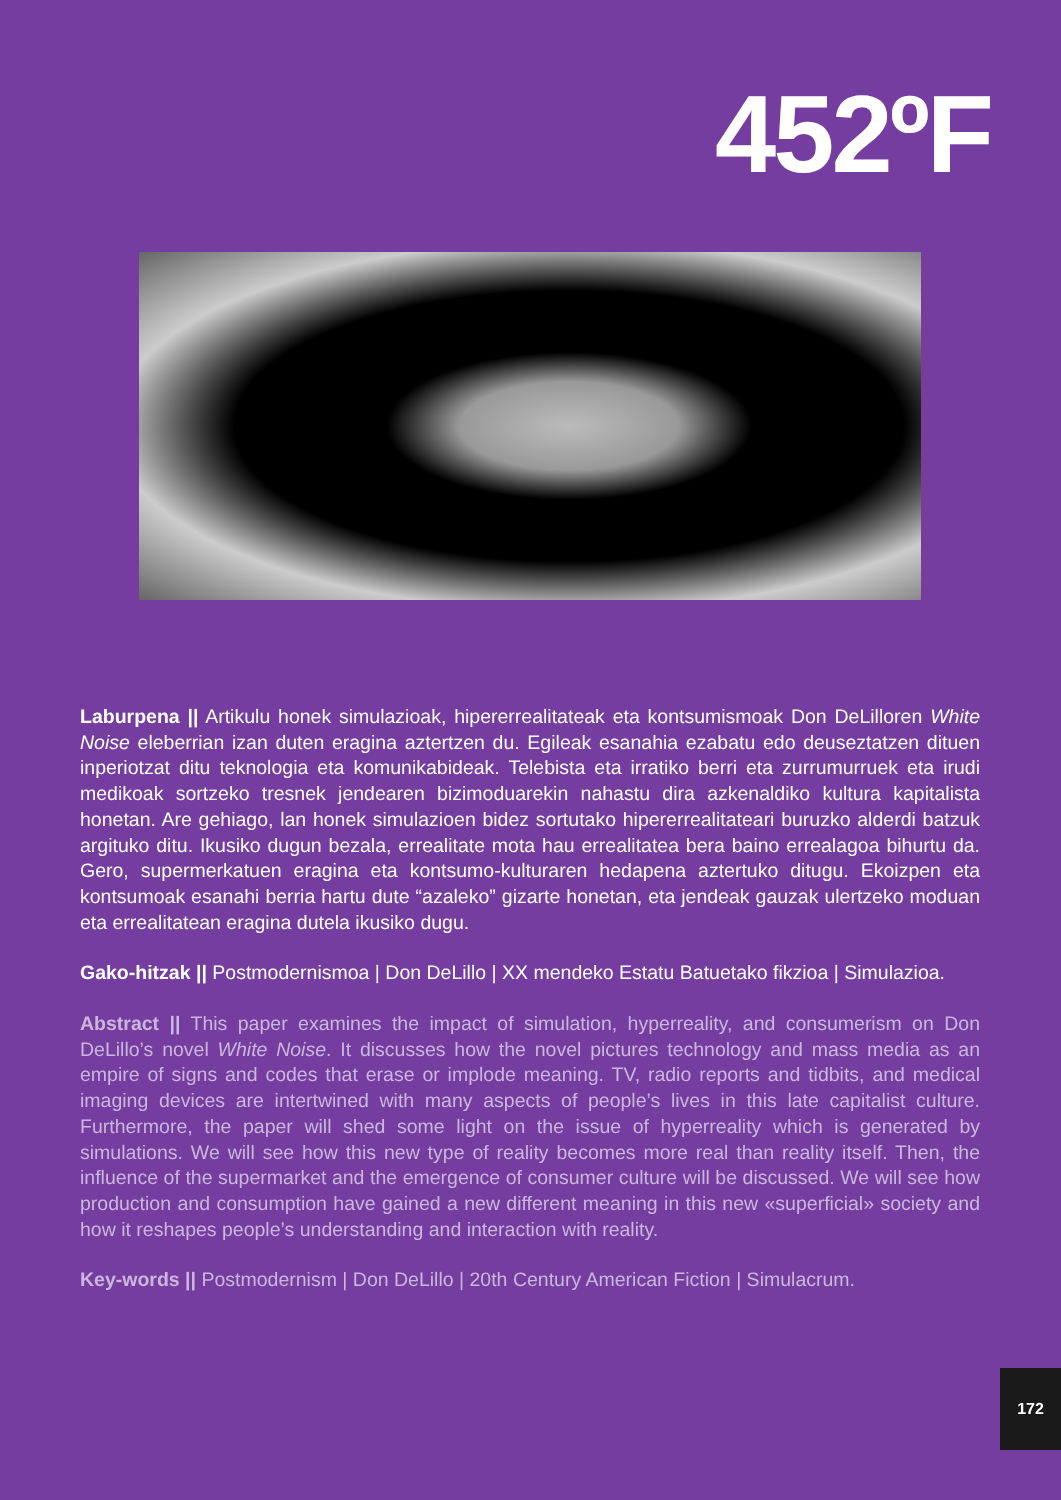452ºF
Laburpena || Artikulu honek simulazioak, hipererrealitateak eta kontsumismoak Don DeLilloren White Noise eleberrian izan duten eragina aztertzen du. Egileak esanahia ezabatu edo deuseztatzen dituen inperiotzat ditu teknologia eta komunikabideak. Telebista eta irratiko berri eta zurrumurruek eta irudi medikoak sortzeko tresnek jendearen bizimoduarekin nahastu dira azkenaldiko kultura kapitalista honetan. Are gehiago, lan honek simulazioen bidez sortutako hipererrealitateari buruzko alderdi batzuk argituko ditu. Ikusiko dugun bezala, errealitate mota hau errealitatea bera baino errealagoa bihurtu da. Gero, supermerkatuen eragina eta kontsumo-kulturaren hedapena aztertuko ditugu. Ekoizpen eta kontsumoak esanahi berria hartu dute “azaleko” gizarte honetan, eta jendeak gauzak ulertzeko moduan eta errealitatean eragina dutela ikusiko dugu.
Gako-hitzak || Postmodernismoa | Don DeLillo | XX mendeko Estatu Batuetako fikzioa | Simulazioa.
Abstract || This paper examines the impact of simulation, hyperreality, and consumerism on Don DeLillo’s novel White Noise. It discusses how the novel pictures technology and mass media as an empire of signs and codes that erase or implode meaning. TV, radio reports and tidbits, and medical imaging devices are intertwined with many aspects of people’s lives in this late capitalist culture. Furthermore, the paper will shed some light on the issue of hyperreality which is generated by simulations. We will see how this new type of reality becomes more real than reality itself. Then, the influence of the supermarket and the emergence of consumer culture will be discussed. We will see how production and consumption have gained a new different meaning in this new «superficial» society and how it reshapes people’s understanding and interaction with reality.
Key-words || Postmodernism | Don DeLillo | 20th Century American Fiction | Simulacrum.
172